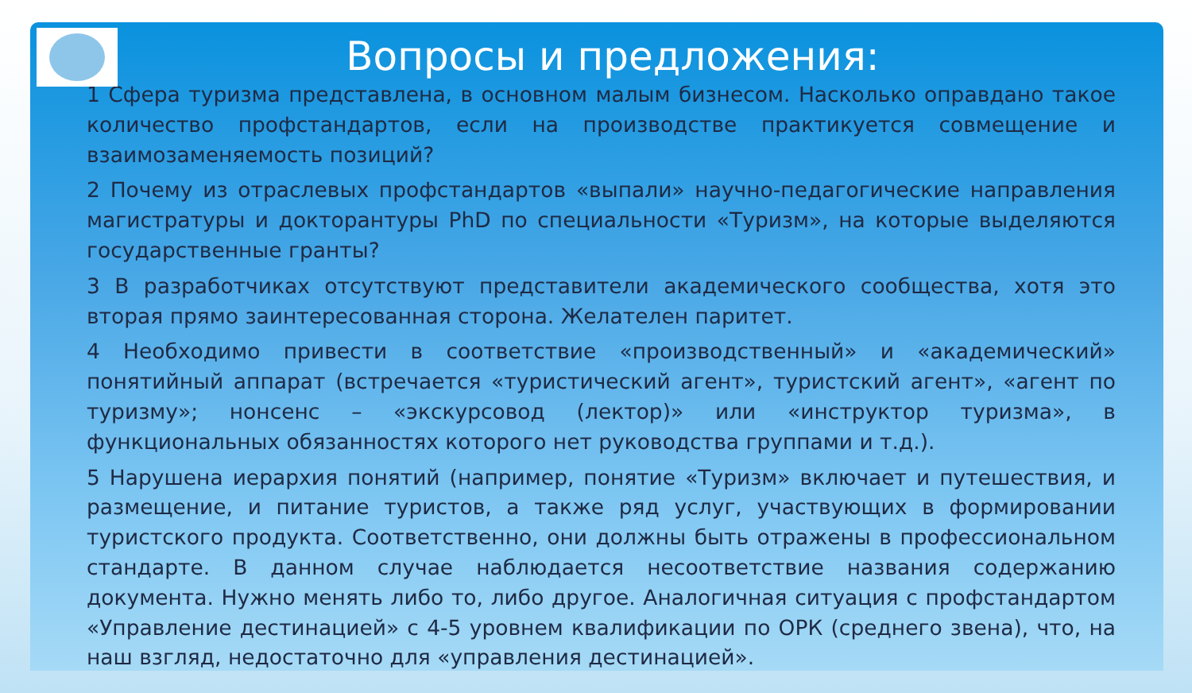Вопросы и предложения:
1 Сфера туризма представлена, в основном малым бизнесом. Насколько оправдано такое количество профстандартов, если на производстве практикуется совмещение и взаимозаменяемость позиций?
2 Почему из отраслевых профстандартов «выпали» научно-педагогические направления магистратуры и докторантуры PhD по специальности «Туризм», на которые выделяются государственные гранты?
3 В разработчиках отсутствуют представители академического сообщества, хотя это вторая прямо заинтересованная сторона. Желателен паритет.
4 Необходимо привести в соответствие «производственный» и «академический» понятийный аппарат (встречается «туристический агент», туристский агент», «агент по туризму»; нонсенс – «экскурсовод (лектор)» или «инструктор туризма», в функциональных обязанностях которого нет руководства группами и т.д.).
5 Нарушена иерархия понятий (например, понятие «Туризм» включает и путешествия, и размещение, и питание туристов, а также ряд услуг, участвующих в формировании туристского продукта. Соответственно, они должны быть отражены в профессиональном стандарте. В данном случае наблюдается несоответствие названия содержанию документа. Нужно менять либо то, либо другое. Аналогичная ситуация с профстандартом «Управление дестинацией» с 4-5 уровнем квалификации по ОРК (среднего звена), что, на наш взгляд, недостаточно для «управления дестинацией».